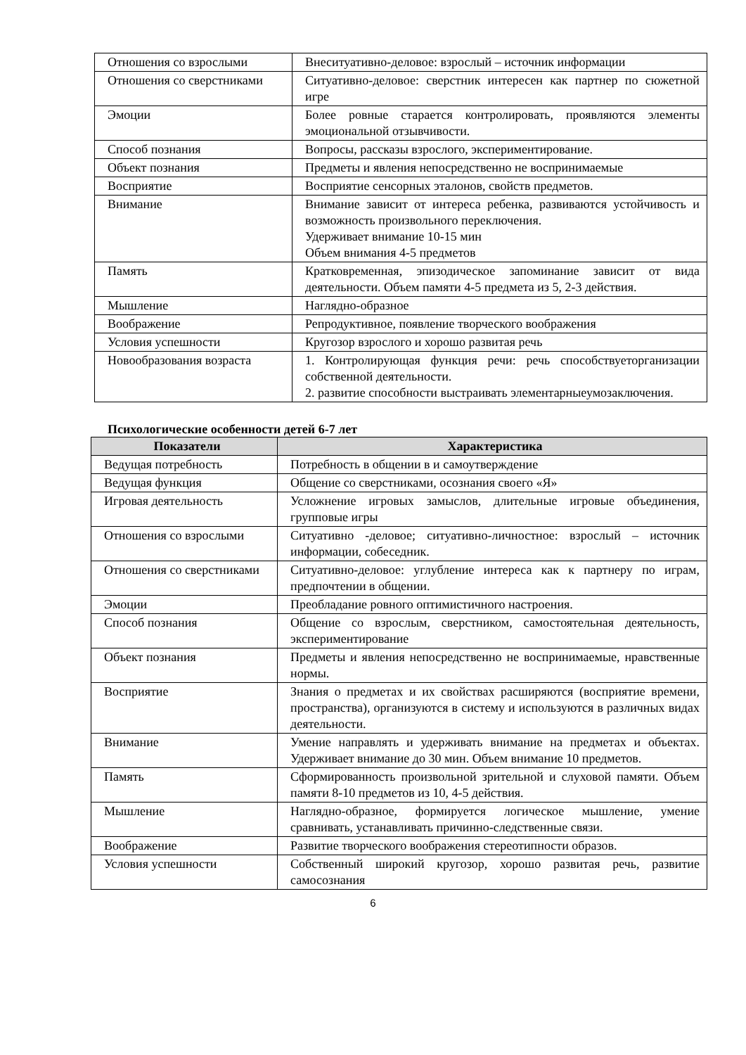| Отношения со взрослыми | Внеситуативно-деловое: взрослый – источник информации |
| Отношения со сверстниками | Ситуативно-деловое: сверстник интересен как партнер по сюжетной игре |
| Эмоции | Более ровные старается контролировать, проявляются элементы эмоциональной отзывчивости. |
| Способ познания | Вопросы, рассказы взрослого, экспериментирование. |
| Объект познания | Предметы и явления непосредственно не воспринимаемые |
| Восприятие | Восприятие сенсорных эталонов, свойств предметов. |
| Внимание | Внимание зависит от интереса ребенка, развиваются устойчивость и возможность произвольного переключения. Удерживает внимание 10-15 мин Объем внимания 4-5 предметов |
| Память | Кратковременная, эпизодическое запоминание зависит от вида деятельности. Объем памяти 4-5 предмета из 5, 2-3 действия. |
| Мышление | Наглядно-образное |
| Воображение | Репродуктивное, появление творческого воображения |
| Условия успешности | Кругозор взрослого и хорошо развитая речь |
| Новообразования возраста | 1. Контролирующая функция речи: речь способствуеторганизации собственной деятельности. 2. развитие способности выстраивать элементарныеумозаключения. |
Психологические особенности детей 6-7 лет
| Показатели | Характеристика |
| --- | --- |
| Ведущая потребность | Потребность в общении в и самоутверждение |
| Ведущая функция | Общение со сверстниками, осознания своего «Я» |
| Игровая деятельность | Усложнение игровых замыслов, длительные игровые объединения, групповые игры |
| Отношения со взрослыми | Ситуативно -деловое; ситуативно-личностное: взрослый – источник информации, собеседник. |
| Отношения со сверстниками | Ситуативно-деловое: углубление интереса как к партнеру по играм, предпочтении в общении. |
| Эмоции | Преобладание ровного оптимистичного настроения. |
| Способ познания | Общение со взрослым, сверстником, самостоятельная деятельность, экспериментирование |
| Объект познания | Предметы и явления непосредственно не воспринимаемые, нравственные нормы. |
| Восприятие | Знания о предметах и их свойствах расширяются (восприятие времени, пространства), организуются в систему и используются в различных видах деятельности. |
| Внимание | Умение направлять и удерживать внимание на предметах и объектах. Удерживает внимание до 30 мин. Объем внимание 10 предметов. |
| Память | Сформированность произвольной зрительной и слуховой памяти. Объем памяти 8-10 предметов из 10, 4-5 действия. |
| Мышление | Наглядно-образное, формируется логическое мышление, умение сравнивать, устанавливать причинно-следственные связи. |
| Воображение | Развитие творческого воображения стереотипности образов. |
| Условия успешности | Собственный широкий кругозор, хорошо развитая речь, развитие самосознания |
6